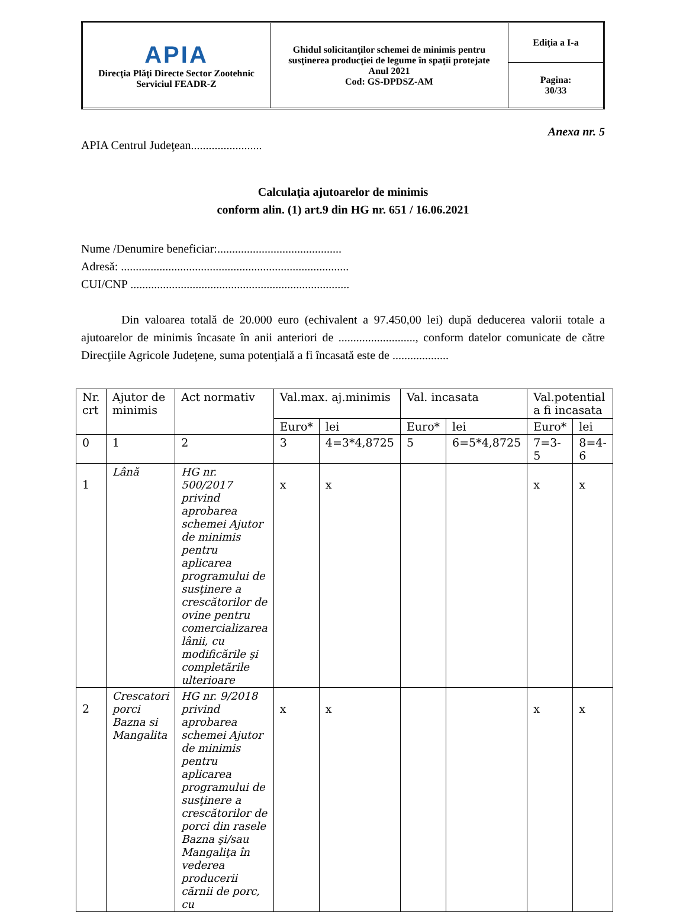| APIA Direcţia Plăţi Directe Sector Zootehnic Serviciul FEADR-Z | Ghidul solicitanţilor schemei de minimis pentru susţinerea producţiei de legume în spaţii protejate Anul 2021 Cod: GS-DPDSZ-AM | Ediţia a I-a |
| | | Pagina: 30/33 |
Anexa nr. 5
APIA Centrul Judeţean........................
Calculaţia ajutoarelor de minimis
conform alin. (1) art.9 din HG nr. 651 / 16.06.2021
Nume /Denumire beneficiar:..........................................
Adresă: .............................................................................
CUI/CNP ..........................................................................
Din valoarea totală de 20.000 euro (echivalent a 97.450,00 lei) după deducerea valorii totale a ajutoarelor de minimis încasate în anii anteriori de .........................., conform datelor comunicate de către Direcţiile Agricole Judeţene, suma potenţială a fi încasată este de ...................
| Nr. crt | Ajutor de minimis | Act normativ | Val.max. aj.minimis | | Val. incasata | | Val.potential a fi incasata | |
| | | | Euro* | lei | Euro* | lei | Euro* | lei |
| 0 | 1 | 2 | 3 | 4=3*4,8725 | 5 | 6=5*4,8725 | 7=3-5 | 8=4-6 |
| 1 | Lână | HG nr. 500/2017 privind aprobarea schemei Ajutor de minimis pentru aplicarea programului de susţinere a crescătorilor de ovine pentru comercializarea lânii, cu modificările şi completările ulterioare | x | x | | | x | x |
| 2 | Crescatori porci Bazna si Mangalita | HG nr. 9/2018 privind aprobarea schemei Ajutor de minimis pentru aplicarea programului de susţinere a crescătorilor de porci din rasele Bazna şi/sau Mangaliţa în vederea producerii cărnii de porc, cu | x | x | | | x | x |